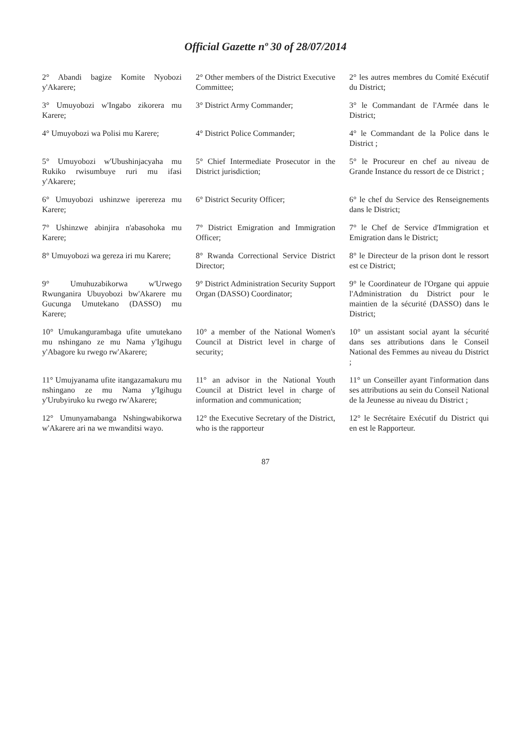Official Gazette nº 30 of 28/07/2014
| 2° Abandi bagize Komite Nyobozi y'Akarere; | 2° Other members of the District Executive Committee; | 2° les autres membres du Comité Exécutif du District; |
| 3° Umuyobozi w'Ingabo zikorera mu Karere; | 3° District Army Commander; | 3° le Commandant de l'Armée dans le District; |
| 4° Umuyobozi wa Polisi mu Karere; | 4° District Police Commander; | 4° le Commandant de la Police dans le District ; |
| 5° Umuyobozi w'Ubushinjacyaha mu Rukiko rwisumbuye ruri mu ifasi y'Akarere; | 5° Chief Intermediate Prosecutor in the District jurisdiction; | 5° le Procureur en chef au niveau de Grande Instance du ressort de ce District ; |
| 6° Umuyobozi ushinzwe iperereza mu Karere; | 6° District Security Officer; | 6° le chef du Service des Renseignements dans le District; |
| 7° Ushinzwe abinjira n'abasohoka mu Karere; | 7° District Emigration and Immigration Officer; | 7° le Chef de Service d'Immigration et Emigration dans le District; |
| 8° Umuyobozi wa gereza iri mu Karere; | 8° Rwanda Correctional Service District Director; | 8° le Directeur de la prison dont le ressort est ce District; |
| 9° Umuhuzabikorwa w'Urwego Rwunganira Ubuyobozi bw'Akarere mu Gucunga Umutekano (DASSO) mu Karere; | 9° District Administration Security Support Organ (DASSO) Coordinator; | 9° le Coordinateur de l'Organe qui appuie l'Administration du District pour le maintien de la sécurité (DASSO) dans le District; |
| 10° Umukangurambaga ufite umutekano mu nshingano ze mu Nama y'Igihugu y'Abagore ku rwego rw'Akarere; | 10° a member of the National Women's Council at District level in charge of security; | 10° un assistant social ayant la sécurité dans ses attributions dans le Conseil National des Femmes au niveau du District ; |
| 11° Umujyanama ufite itangazamakuru mu nshingano ze mu Nama y'Igihugu y'Urubyiruko ku rwego rw'Akarere; | 11° an advisor in the National Youth Council at District level in charge of information and communication; | 11° un Conseiller ayant l'information dans ses attributions au sein du Conseil National de la Jeunesse au niveau du District ; |
| 12° Umunyamabanga Nshingwabikorwa w'Akarere ari na we mwanditsi wayo. | 12° the Executive Secretary of the District, who is the rapporteur | 12° le Secrétaire Exécutif du District qui en est le Rapporteur. |
87